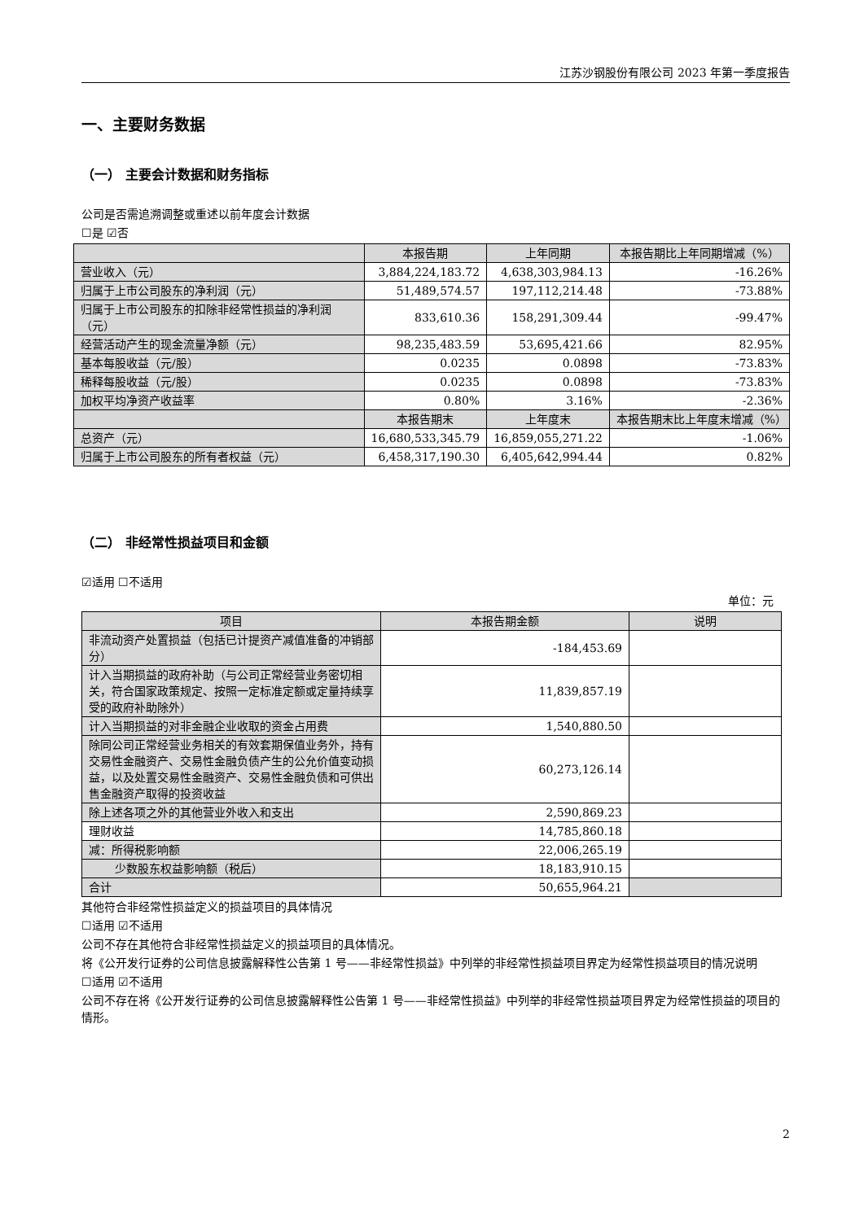江苏沙钢股份有限公司 2023 年第一季度报告
一、主要财务数据
（一） 主要会计数据和财务指标
公司是否需追溯调整或重述以前年度会计数据
☐是 ☑否
| | 本报告期 | 上年同期 | 本报告期比上年同期增减（%） |
| --- | --- | --- | --- |
| 营业收入（元） | 3,884,224,183.72 | 4,638,303,984.13 | -16.26% |
| 归属于上市公司股东的净利润（元） | 51,489,574.57 | 197,112,214.48 | -73.88% |
| 归属于上市公司股东的扣除非经常性损益的净利润（元） | 833,610.36 | 158,291,309.44 | -99.47% |
| 经营活动产生的现金流量净额（元） | 98,235,483.59 | 53,695,421.66 | 82.95% |
| 基本每股收益（元/股） | 0.0235 | 0.0898 | -73.83% |
| 稀释每股收益（元/股） | 0.0235 | 0.0898 | -73.83% |
| 加权平均净资产收益率 | 0.80% | 3.16% | -2.36% |
| | 本报告期末 | 上年度末 | 本报告期末比上年度末增减（%） |
| 总资产（元） | 16,680,533,345.79 | 16,859,055,271.22 | -1.06% |
| 归属于上市公司股东的所有者权益（元） | 6,458,317,190.30 | 6,405,642,994.44 | 0.82% |
（二） 非经常性损益项目和金额
☑适用 ☐不适用
单位：元
| 项目 | 本报告期金额 | 说明 |
| --- | --- | --- |
| 非流动资产处置损益（包括已计提资产减值准备的冲销部分） | -184,453.69 | |
| 计入当期损益的政府补助（与公司正常经营业务密切相关，符合国家政策规定、按照一定标准定额或定量持续享受的政府补助除外） | 11,839,857.19 | |
| 计入当期损益的对非金融企业收取的资金占用费 | 1,540,880.50 | |
| 除同公司正常经营业务相关的有效套期保值业务外，持有交易性金融资产、交易性金融负债产生的公允价值变动损益，以及处置交易性金融资产、交易性金融负债和可供出售金融资产取得的投资收益 | 60,273,126.14 | |
| 除上述各项之外的其他营业外收入和支出 | 2,590,869.23 | |
| 理财收益 | 14,785,860.18 | |
| 减：所得税影响额 | 22,006,265.19 | |
| 少数股东权益影响额（税后） | 18,183,910.15 | |
| 合计 | 50,655,964.21 | |
其他符合非经常性损益定义的损益项目的具体情况
☐适用 ☑不适用
公司不存在其他符合非经常性损益定义的损益项目的具体情况。
将《公开发行证券的公司信息披露解释性公告第 1 号——非经常性损益》中列举的非经常性损益项目界定为经常性损益项目的情况说明
☐适用 ☑不适用
公司不存在将《公开发行证券的公司信息披露解释性公告第 1 号——非经常性损益》中列举的非经常性损益项目界定为经常性损益的项目的情形。
2